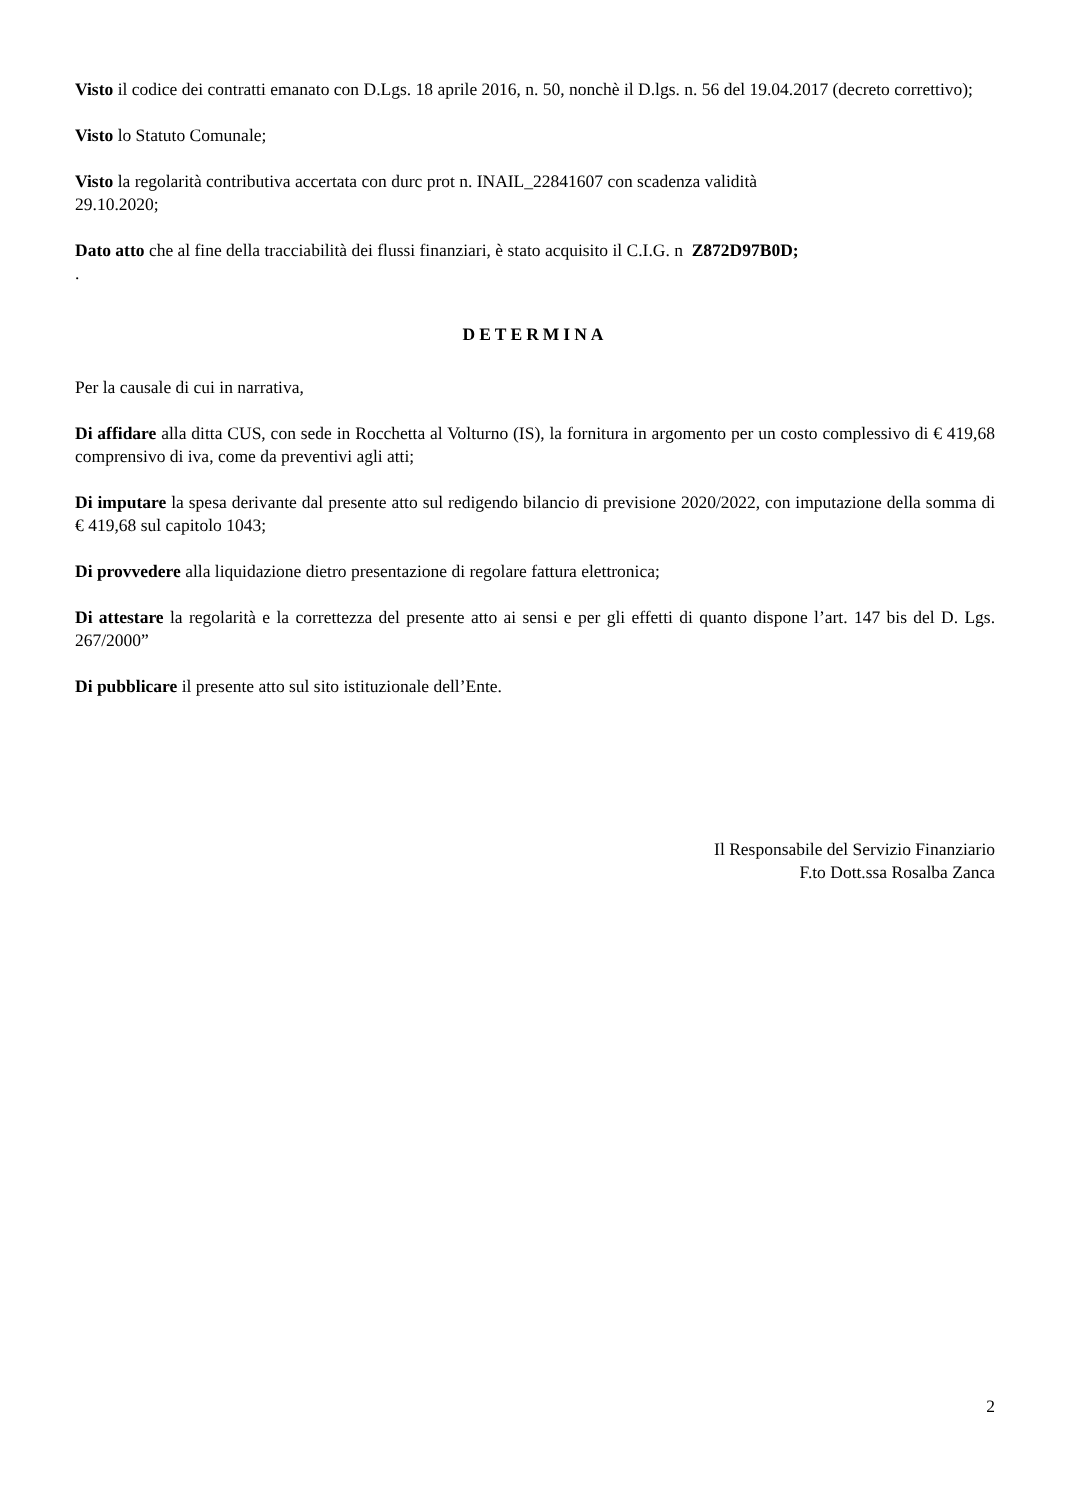Visto il codice dei contratti emanato con D.Lgs. 18 aprile 2016, n. 50, nonchè il D.lgs. n. 56 del 19.04.2017 (decreto correttivo);
Visto lo Statuto Comunale;
Visto la regolarità contributiva accertata con durc prot n. INAIL_22841607 con scadenza validità
29.10.2020;
Dato atto che al fine della tracciabilità dei flussi finanziari, è stato acquisito il C.I.G. n Z872D97B0D;
.
DETERMINA
Per la causale di cui in narrativa,
Di affidare alla ditta CUS, con sede in Rocchetta al Volturno (IS), la fornitura in argomento per un costo complessivo di € 419,68 comprensivo di iva, come da preventivi agli atti;
Di imputare la spesa derivante dal presente atto sul redigendo bilancio di previsione 2020/2022, con imputazione della somma di € 419,68 sul capitolo 1043;
Di provvedere alla liquidazione dietro presentazione di regolare fattura elettronica;
Di attestare la regolarità e la correttezza del presente atto ai sensi e per gli effetti di quanto dispone l’art. 147 bis del D. Lgs. 267/2000”
Di pubblicare il presente atto sul sito istituzionale dell’Ente.
Il Responsabile del Servizio Finanziario
F.to Dott.ssa Rosalba Zanca
2